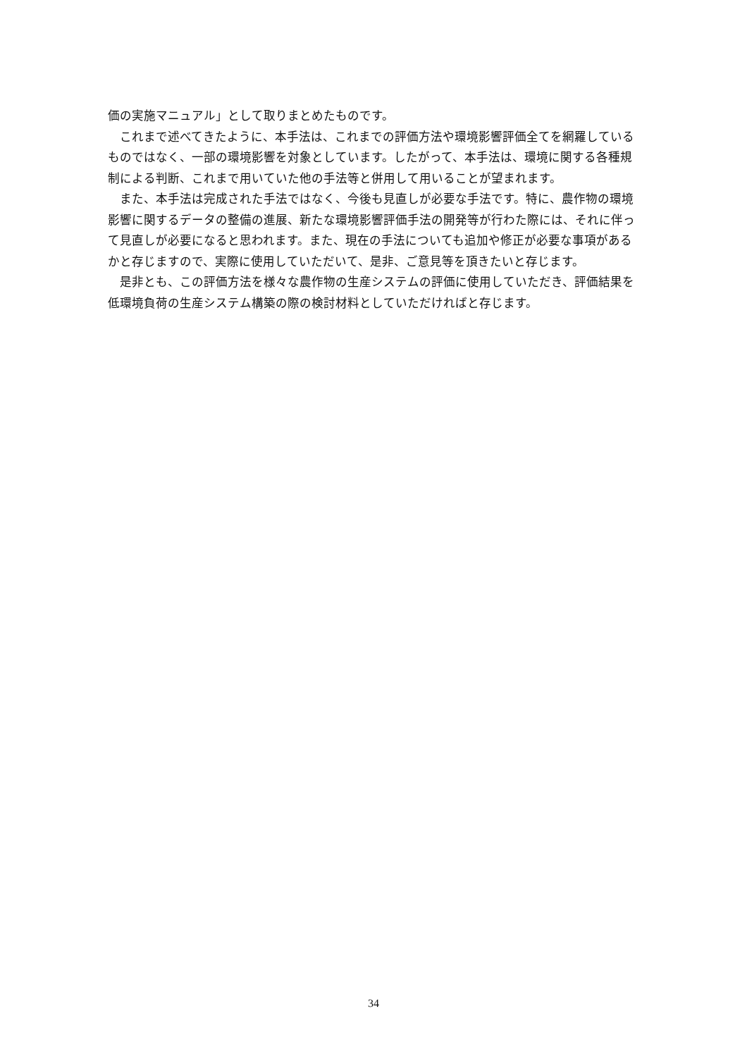価の実施マニュアル」として取りまとめたものです。
　これまで述べてきたように、本手法は、これまでの評価方法や環境影響評価全てを網羅しているものではなく、一部の環境影響を対象としています。したがって、本手法は、環境に関する各種規制による判断、これまで用いていた他の手法等と併用して用いることが望まれます。
　また、本手法は完成された手法ではなく、今後も見直しが必要な手法です。特に、農作物の環境影響に関するデータの整備の進展、新たな環境影響評価手法の開発等が行わた際には、それに伴って見直しが必要になると思われます。また、現在の手法についても追加や修正が必要な事項があるかと存じますので、実際に使用していただいて、是非、ご意見等を頂きたいと存じます。
　是非とも、この評価方法を様々な農作物の生産システムの評価に使用していただき、評価結果を低環境負荷の生産システム構築の際の検討材料としていただければと存じます。
34